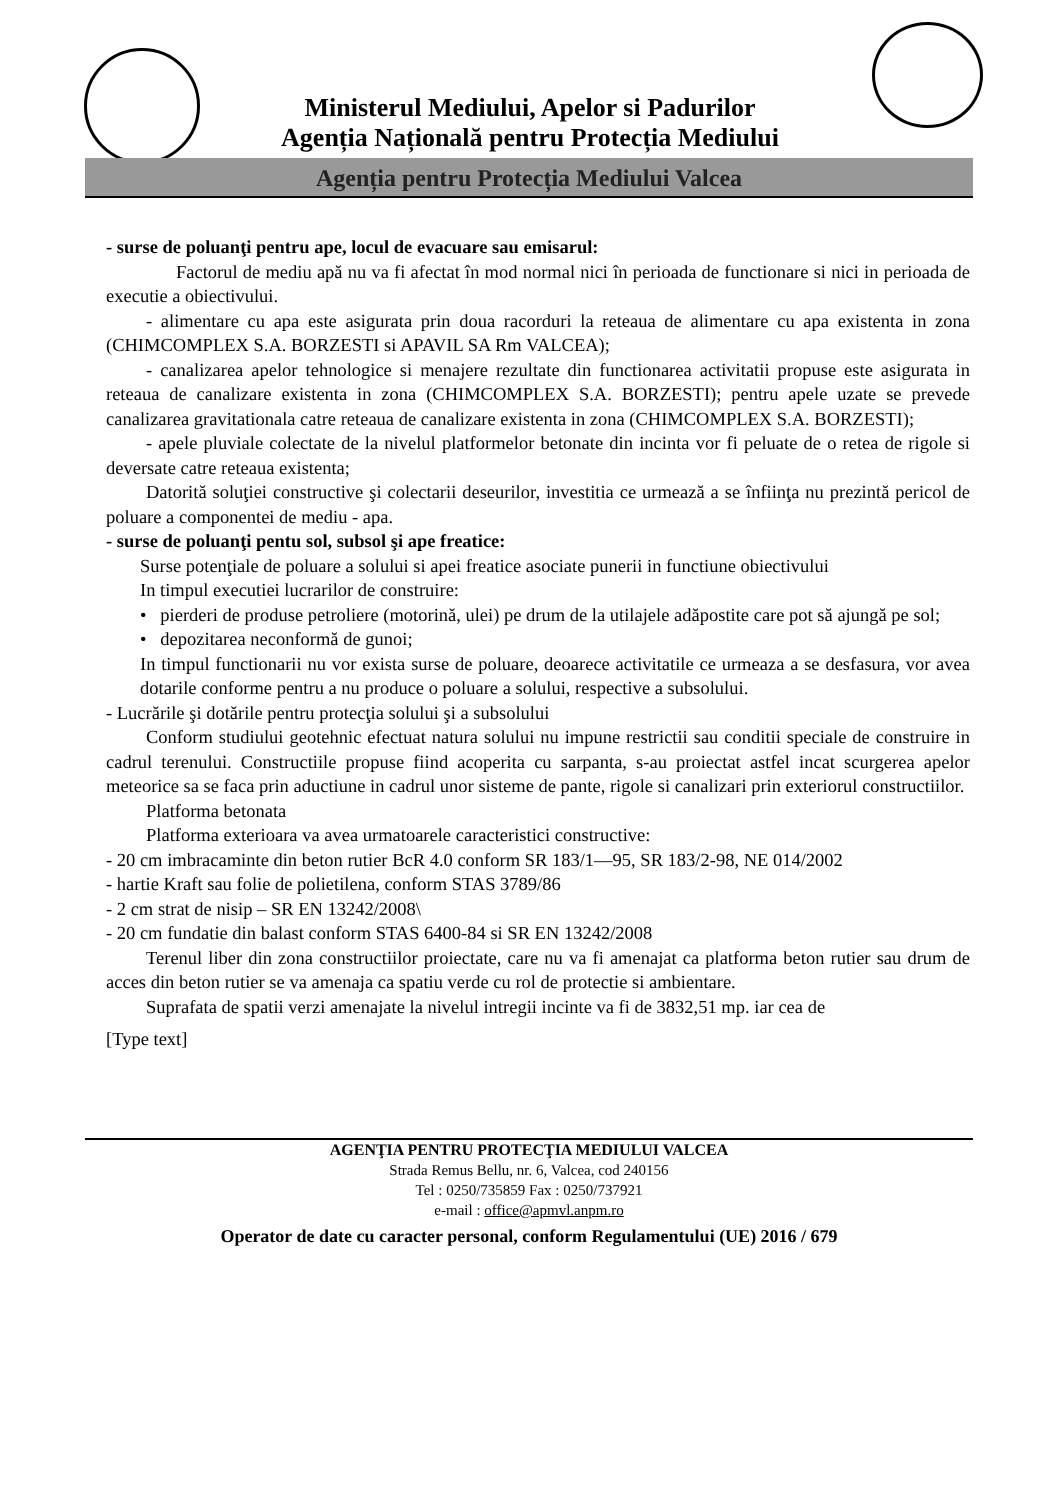Ministerul Mediului, Apelor si Padurilor
Agenția Națională pentru Protecția Mediului
Agenția pentru Protecția Mediului Valcea
- surse de poluanţi pentru ape, locul de evacuare sau emisarul:
Factorul de mediu apă nu va fi afectat în mod normal nici în perioada de functionare si nici in perioada de executie a obiectivului.
- alimentare cu apa este asigurata prin doua racorduri la reteaua de alimentare cu apa existenta in zona (CHIMCOMPLEX S.A. BORZESTI si APAVIL SA Rm VALCEA);
- canalizarea apelor tehnologice si menajere rezultate din functionarea activitatii propuse este asigurata in reteaua de canalizare existenta in zona (CHIMCOMPLEX S.A. BORZESTI); pentru apele uzate se prevede canalizarea gravitationala catre reteaua de canalizare existenta in zona (CHIMCOMPLEX S.A. BORZESTI);
- apele pluviale colectate de la nivelul platformelor betonate din incinta vor fi peluate de o retea de rigole si deversate catre reteaua existenta;
Datorită soluţiei constructive şi colectarii deseurilor, investitia ce urmează a se înfiinţa nu prezintă pericol de poluare a componentei de mediu - apa.
- surse de poluanţi pentu sol, subsol şi ape freatice:
Surse potenţiale de poluare a solului si apei freatice asociate punerii in functiune obiectivului
In timpul executiei lucrarilor de construire:
• pierderi de produse petroliere (motorină, ulei) pe drum de la utilajele adăpostite care pot să ajungă pe sol;
• depozitarea neconformă de gunoi;
In timpul functionarii nu vor exista surse de poluare, deoarece activitatile ce urmeaza a se desfasura, vor avea dotarile conforme pentru a nu produce o poluare a solului, respective a subsolului.
- Lucrările şi dotările pentru protecţia solului şi a subsolului
Conform studiului geotehnic efectuat natura solului nu impune restrictii sau conditii speciale de construire in cadrul terenului. Constructiile propuse fiind acoperita cu sarpanta, s-au proiectat astfel incat scurgerea apelor meteorice sa se faca prin aductiune in cadrul unor sisteme de pante, rigole si canalizari prin exteriorul constructiilor.
Platforma betonata
Platforma exterioara va avea urmatoarele caracteristici constructive:
- 20 cm imbracaminte din beton rutier BcR 4.0 conform SR 183/1—95, SR 183/2-98, NE 014/2002
- hartie Kraft sau folie de polietilena, conform STAS 3789/86
- 2 cm strat de nisip – SR EN 13242/2008\
- 20 cm fundatie din balast conform STAS 6400-84 si SR EN 13242/2008
Terenul liber din zona constructiilor proiectate, care nu va fi amenajat ca platforma beton rutier sau drum de acces din beton rutier se va amenaja ca spatiu verde cu rol de protectie si ambientare.
Suprafata de spatii verzi amenajate la nivelul intregii incinte va fi de 3832,51 mp. iar cea de
[Type text]
AGENŢIA PENTRU PROTECŢIA MEDIULUI VALCEA
Strada Remus Bellu, nr. 6, Valcea, cod 240156
Tel : 0250/735859 Fax : 0250/737921
e-mail : office@apmvl.anpm.ro
Operator de date cu caracter personal, conform Regulamentului (UE) 2016 / 679